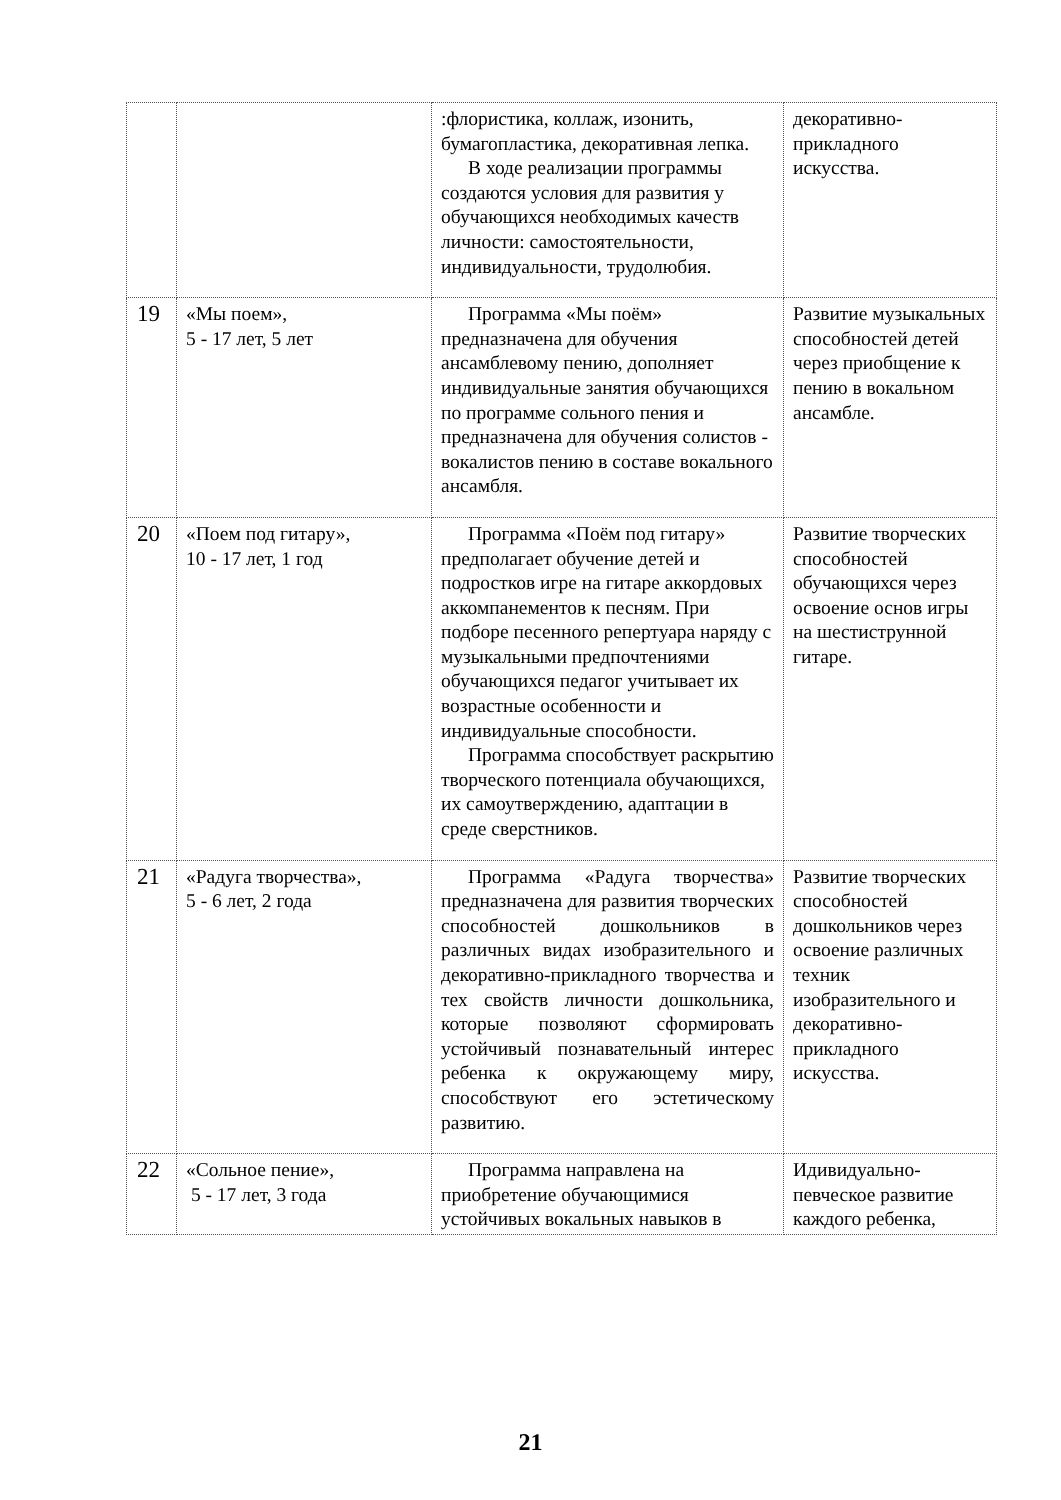| | | :флористика, коллаж, изонить, бумагопластика, декоративная лепка. В ходе реализации программы создаются условия для развития у обучающихся необходимых качеств личности: самостоятельности, индивидуальности, трудолюбия. | декоративно-прикладного искусства. |
| 19 | «Мы поем», 5 - 17 лет, 5 лет | Программа «Мы поём» предназначена для обучения ансамблевому пению, дополняет индивидуальные занятия обучающихся по программе сольного пения и предназначена для обучения солистов - вокалистов пению в составе вокального ансамбля. | Развитие музыкальных способностей детей через приобщение к пению в вокальном ансамбле. |
| 20 | «Поем под гитару», 10 - 17 лет, 1 год | Программа «Поём под гитару» предполагает обучение детей и подростков игре на гитаре аккордовых аккомпанементов к песням. При подборе песенного репертуара наряду с музыкальными предпочтениями обучающихся педагог учитывает их возрастные особенности и индивидуальные способности. Программа способствует раскрытию творческого потенциала обучающихся, их самоутверждению, адаптации в среде сверстников. | Развитие творческих способностей обучающихся через освоение основ игры на шестиструнной гитаре. |
| 21 | «Радуга творчества», 5 - 6 лет, 2 года | Программа «Радуга творчества» предназначена для развития творческих способностей дошкольников в различных видах изобразительного и декоративно-прикладного творчества и тех свойств личности дошкольника, которые позволяют сформировать устойчивый познавательный интерес ребенка к окружающему миру, способствуют его эстетическому развитию. | Развитие творческих способностей дошкольников через освоение различных техник изобразительного и декоративно-прикладного искусства. |
| 22 | «Сольное пение», 5 - 17 лет, 3 года | Программа направлена на приобретение обучающимися устойчивых вокальных навыков в | Идивидуально-певческое развитие каждого ребенка, |
21